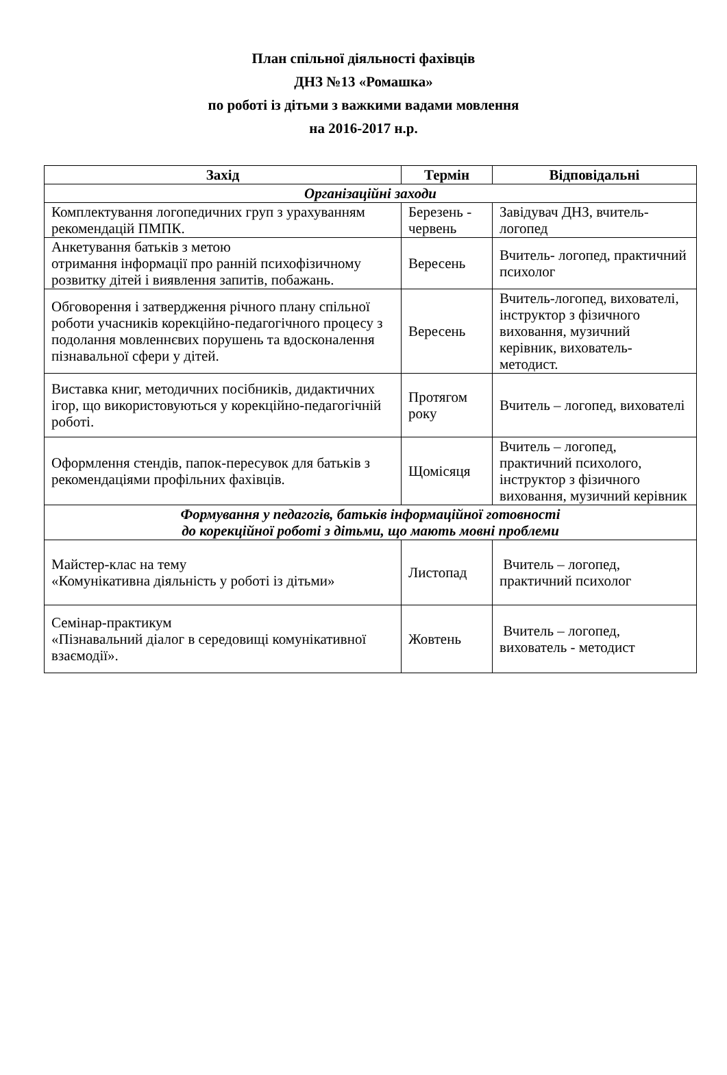План спільної діяльності фахівців
ДНЗ №13 «Ромашка»
по роботі із дітьми з важкими вадами мовлення
на 2016-2017 н.р.
| Захід | Термін | Відповідальні |
| --- | --- | --- |
| Організаційні заходи | | |
| Комплектування логопедичних груп з урахуванням рекомендацій ПМПК. | Березень - червень | Завідувач ДНЗ, вчитель-логопед |
| Анкетування батьків з метою отримання інформації про ранній психофізичному розвитку дітей і виявлення запитів, побажань. | Вересень | Вчитель- логопед, практичний психолог |
| Обговорення і затвердження річного плану спільної роботи учасників корекційно-педагогічного процесу з подолання мовленнєвих порушень та вдосконалення пізнавальної сфери у дітей. | Вересень | Вчитель-логопед, вихователі, інструктор з фізичного виховання, музичний керівник, вихователь-методист. |
| Виставка книг, методичних посібників, дидактичних ігор, що використовуються у корекційно-педагогічній роботі. | Протягом року | Вчитель – логопед, вихователі |
| Оформлення стендів, папок-пересувок для батьків з рекомендаціями профільних фахівців. | Щомісяця | Вчитель – логопед, практичний психолого, інструктор з фізичного виховання, музичний керівник |
| Формування у педагогів, батьків інформаційної готовності до корекційної роботі з дітьми, що мають мовні проблеми | | |
| Майстер-клас на тему «Комунікативна діяльність у роботі із дітьми» | Листопад | Вчитель – логопед, практичний психолог |
| Семінар-практикум «Пізнавальний діалог в середовищі комунікативної взаємодії». | Жовтень | Вчитель – логопед, вихователь - методист |